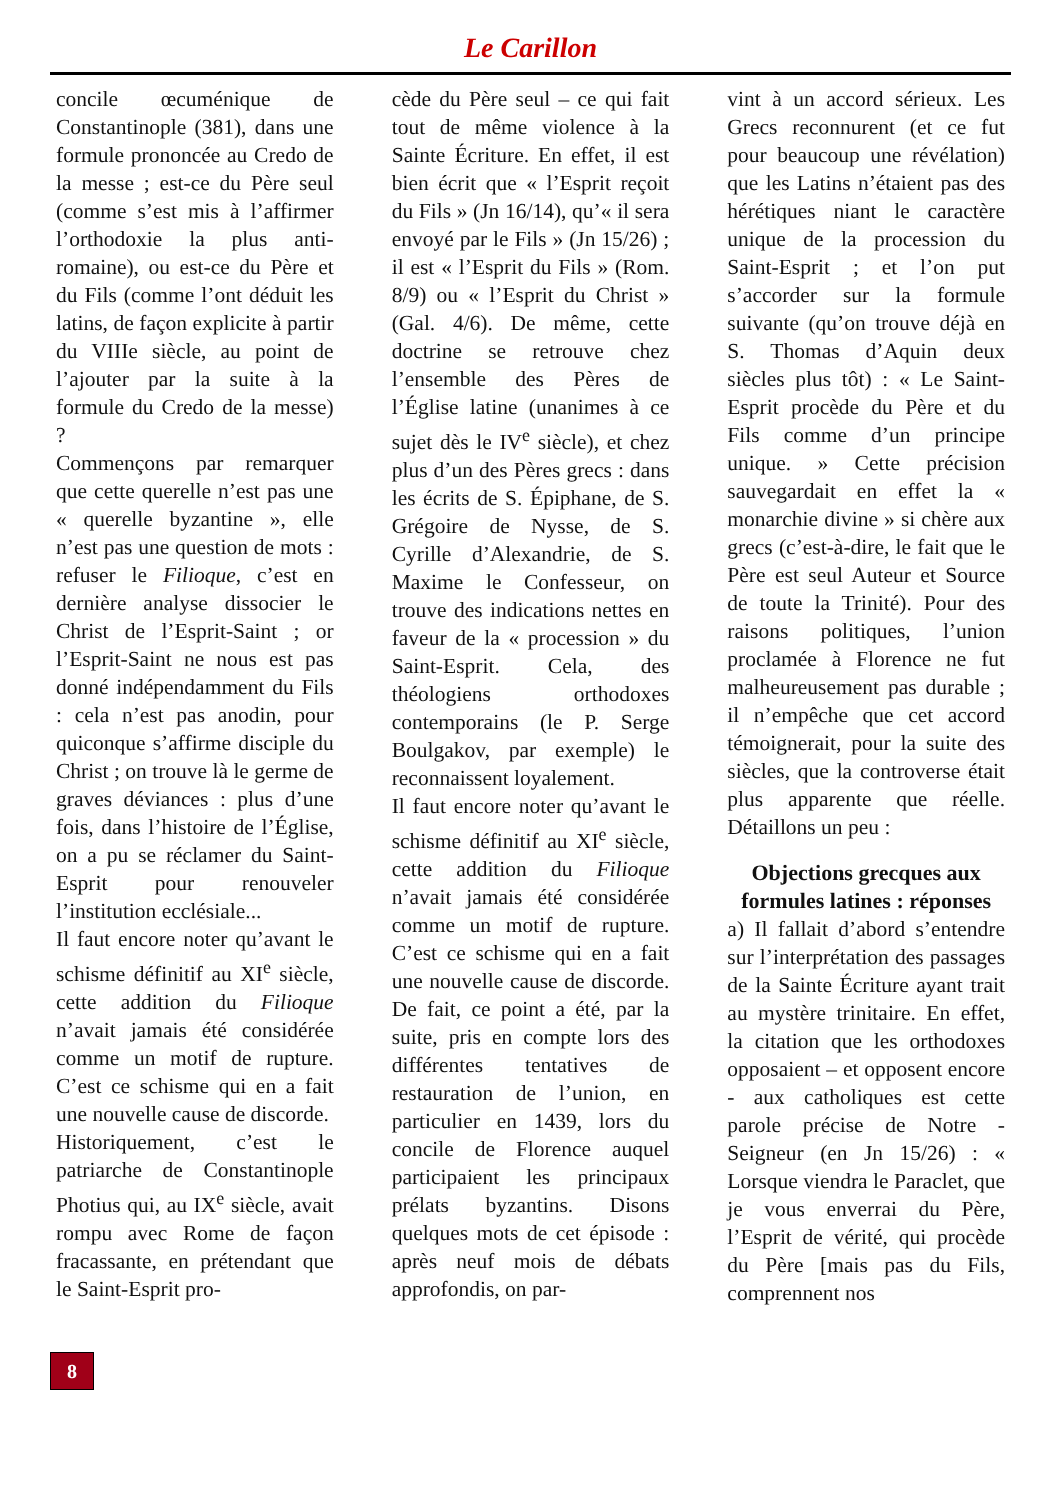Le Carillon
concile œcuménique de Constantinople (381), dans une formule prononcée au Credo de la messe ; est-ce du Père seul (comme s’est mis à l’affirmer l’orthodoxie la plus anti-romaine), ou est-ce du Père et du Fils (comme l’ont déduit les latins, de façon explicite à partir du VIIIe siècle, au point de l’ajouter par la suite à la formule du Credo de la messe) ?
Commençons par remarquer que cette querelle n’est pas une « querelle byzantine », elle n’est pas une question de mots : refuser le Filioque, c’est en dernière analyse dissocier le Christ de l’Esprit-Saint ; or l’Esprit-Saint ne nous est pas donné indépendamment du Fils : cela n’est pas anodin, pour quiconque s’affirme disciple du Christ ; on trouve là le germe de graves déviances : plus d’une fois, dans l’histoire de l’Église, on a pu se réclamer du Saint-Esprit pour renouveler l’institution ecclésiale...
Il faut encore noter qu’avant le schisme définitif au XI<sup>e</sup> siècle, cette addition du Filioque n’avait jamais été considérée comme un motif de rupture. C’est ce schisme qui en a fait une nouvelle cause de discorde.
Historiquement, c’est le patriarche de Constantinople Photius qui, au IX<sup>e</sup> siècle, avait rompu avec Rome de façon fracassante, en prétendant que le Saint-Esprit pro-
cède du Père seul – ce qui fait tout de même violence à la Sainte Écriture. En effet, il est bien écrit que « l’Esprit reçoit du Fils » (Jn 16/14), qu’« il sera envoyé par le Fils » (Jn 15/26) ; il est « l’Esprit du Fils » (Rom. 8/9) ou « l’Esprit du Christ » (Gal. 4/6). De même, cette doctrine se retrouve chez l’ensemble des Pères de l’Église latine (unanimes à ce sujet dès le IV<sup>e</sup> siècle), et chez plus d’un des Pères grecs : dans les écrits de S. Épiphane, de S. Grégoire de Nysse, de S. Cyrille d’Alexandrie, de S. Maxime le Confesseur, on trouve des indications nettes en faveur de la « procession » du Saint-Esprit. Cela, des théologiens orthodoxes contemporains (le P. Serge Boulgakov, par exemple) le reconnaissent loyalement.
Il faut encore noter qu’avant le schisme définitif au XI<sup>e</sup> siècle, cette addition du Filioque n’avait jamais été considérée comme un motif de rupture. C’est ce schisme qui en a fait une nouvelle cause de discorde. De fait, ce point a été, par la suite, pris en compte lors des différentes tentatives de restauration de l’union, en particulier en 1439, lors du concile de Florence auquel participaient les principaux prélats byzantins. Disons quelques mots de cet épisode : après neuf mois de débats approfondis, on par-
vint à un accord sérieux. Les Grecs reconnurent (et ce fut pour beaucoup une révélation) que les Latins n’étaient pas des hérétiques niant le caractère unique de la procession du Saint-Esprit ; et l’on put s’accorder sur la formule suivante (qu’on trouve déjà en S. Thomas d’Aquin deux siècles plus tôt) : « Le Saint-Esprit procède du Père et du Fils comme d’un principe unique. » Cette précision sauvegardait en effet la « monarchie divine » si chère aux grecs (c’est-à-dire, le fait que le Père est seul Auteur et Source de toute la Trinité). Pour des raisons politiques, l’union proclamée à Florence ne fut malheureusement pas durable ; il n’empêche que cet accord témoignerait, pour la suite des siècles, que la controverse était plus apparente que réelle. Détaillons un peu :
Objections grecques aux formules latines : réponses
a) Il fallait d’abord s’entendre sur l’interprétation des passages de la Sainte Écriture ayant trait au mystère trinitaire. En effet, la citation que les orthodoxes opposaient – et opposent encore - aux catholiques est cette parole précise de Notre -Seigneur (en Jn 15/26) : « Lorsque viendra le Paraclet, que je vous enverrai du Père, l’Esprit de vérité, qui procède du Père [mais pas du Fils, comprennent nos
8